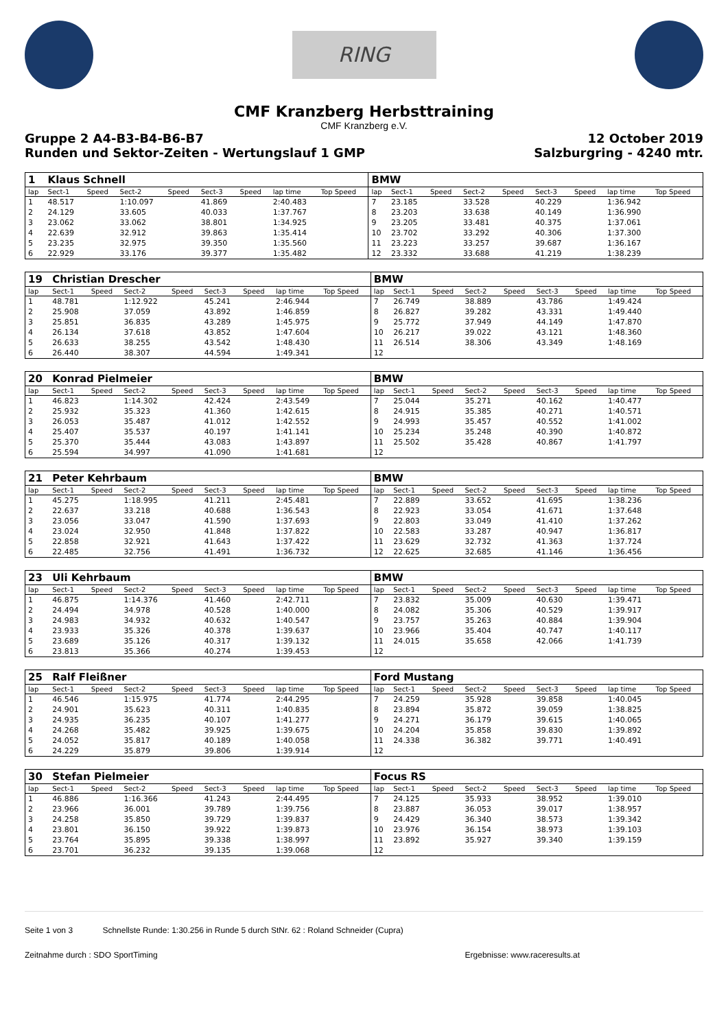RING
CMF Kranzberg Herbsttraining
CMF Kranzberg e.V.
Gruppe 2 A4-B3-B4-B6-B7
Runden und Sektor-Zeiten - Wertungslauf 1 GMP
12 October 2019
Salzburgring - 4240 mtr.
| 1 | Klaus Schnell | | | | | | | | BMW | | | | | | | | |
| lap | Sect-1 | Speed | Sect-2 | Speed | Sect-3 | Speed | lap time | Top Speed | lap | Sect-1 | Speed | Sect-2 | Speed | Sect-3 | Speed | lap time | Top Speed |
| 1 | 48.517 | | 1:10.097 | | 41.869 | | 2:40.483 | | 7 | 23.185 | | 33.528 | | 40.229 | | 1:36.942 | |
| 2 | 24.129 | | 33.605 | | 40.033 | | 1:37.767 | | 8 | 23.203 | | 33.638 | | 40.149 | | 1:36.990 | |
| 3 | 23.062 | | 33.062 | | 38.801 | | 1:34.925 | | 9 | 23.205 | | 33.481 | | 40.375 | | 1:37.061 | |
| 4 | 22.639 | | 32.912 | | 39.863 | | 1:35.414 | | 10 | 23.702 | | 33.292 | | 40.306 | | 1:37.300 | |
| 5 | 23.235 | | 32.975 | | 39.350 | | 1:35.560 | | 11 | 23.223 | | 33.257 | | 39.687 | | 1:36.167 | |
| 6 | 22.929 | | 33.176 | | 39.377 | | 1:35.482 | | 12 | 23.332 | | 33.688 | | 41.219 | | 1:38.239 | |
| 19 | Christian Drescher | | | | | | | | BMW | | | | | | | | |
| lap | Sect-1 | Speed | Sect-2 | Speed | Sect-3 | Speed | lap time | Top Speed | lap | Sect-1 | Speed | Sect-2 | Speed | Sect-3 | Speed | lap time | Top Speed |
| 1 | 48.781 | | 1:12.922 | | 45.241 | | 2:46.944 | | 7 | 26.749 | | 38.889 | | 43.786 | | 1:49.424 | |
| 2 | 25.908 | | 37.059 | | 43.892 | | 1:46.859 | | 8 | 26.827 | | 39.282 | | 43.331 | | 1:49.440 | |
| 3 | 25.851 | | 36.835 | | 43.289 | | 1:45.975 | | 9 | 25.772 | | 37.949 | | 44.149 | | 1:47.870 | |
| 4 | 26.134 | | 37.618 | | 43.852 | | 1:47.604 | | 10 | 26.217 | | 39.022 | | 43.121 | | 1:48.360 | |
| 5 | 26.633 | | 38.255 | | 43.542 | | 1:48.430 | | 11 | 26.514 | | 38.306 | | 43.349 | | 1:48.169 | |
| 6 | 26.440 | | 38.307 | | 44.594 | | 1:49.341 | | 12 | | | | | | | | |
| 20 | Konrad Pielmeier | | | | | | | | BMW | | | | | | | | |
| lap | Sect-1 | Speed | Sect-2 | Speed | Sect-3 | Speed | lap time | Top Speed | lap | Sect-1 | Speed | Sect-2 | Speed | Sect-3 | Speed | lap time | Top Speed |
| 1 | 46.823 | | 1:14.302 | | 42.424 | | 2:43.549 | | 7 | 25.044 | | 35.271 | | 40.162 | | 1:40.477 | |
| 2 | 25.932 | | 35.323 | | 41.360 | | 1:42.615 | | 8 | 24.915 | | 35.385 | | 40.271 | | 1:40.571 | |
| 3 | 26.053 | | 35.487 | | 41.012 | | 1:42.552 | | 9 | 24.993 | | 35.457 | | 40.552 | | 1:41.002 | |
| 4 | 25.407 | | 35.537 | | 40.197 | | 1:41.141 | | 10 | 25.234 | | 35.248 | | 40.390 | | 1:40.872 | |
| 5 | 25.370 | | 35.444 | | 43.083 | | 1:43.897 | | 11 | 25.502 | | 35.428 | | 40.867 | | 1:41.797 | |
| 6 | 25.594 | | 34.997 | | 41.090 | | 1:41.681 | | 12 | | | | | | | | |
| 21 | Peter Kehrbaum | | | | | | | | BMW | | | | | | | | |
| lap | Sect-1 | Speed | Sect-2 | Speed | Sect-3 | Speed | lap time | Top Speed | lap | Sect-1 | Speed | Sect-2 | Speed | Sect-3 | Speed | lap time | Top Speed |
| 1 | 45.275 | | 1:18.995 | | 41.211 | | 2:45.481 | | 7 | 22.889 | | 33.652 | | 41.695 | | 1:38.236 | |
| 2 | 22.637 | | 33.218 | | 40.688 | | 1:36.543 | | 8 | 22.923 | | 33.054 | | 41.671 | | 1:37.648 | |
| 3 | 23.056 | | 33.047 | | 41.590 | | 1:37.693 | | 9 | 22.803 | | 33.049 | | 41.410 | | 1:37.262 | |
| 4 | 23.024 | | 32.950 | | 41.848 | | 1:37.822 | | 10 | 22.583 | | 33.287 | | 40.947 | | 1:36.817 | |
| 5 | 22.858 | | 32.921 | | 41.643 | | 1:37.422 | | 11 | 23.629 | | 32.732 | | 41.363 | | 1:37.724 | |
| 6 | 22.485 | | 32.756 | | 41.491 | | 1:36.732 | | 12 | 22.625 | | 32.685 | | 41.146 | | 1:36.456 | |
| 23 | Uli Kehrbaum | | | | | | | | BMW | | | | | | | | |
| lap | Sect-1 | Speed | Sect-2 | Speed | Sect-3 | Speed | lap time | Top Speed | lap | Sect-1 | Speed | Sect-2 | Speed | Sect-3 | Speed | lap time | Top Speed |
| 1 | 46.875 | | 1:14.376 | | 41.460 | | 2:42.711 | | 7 | 23.832 | | 35.009 | | 40.630 | | 1:39.471 | |
| 2 | 24.494 | | 34.978 | | 40.528 | | 1:40.000 | | 8 | 24.082 | | 35.306 | | 40.529 | | 1:39.917 | |
| 3 | 24.983 | | 34.932 | | 40.632 | | 1:40.547 | | 9 | 23.757 | | 35.263 | | 40.884 | | 1:39.904 | |
| 4 | 23.933 | | 35.326 | | 40.378 | | 1:39.637 | | 10 | 23.966 | | 35.404 | | 40.747 | | 1:40.117 | |
| 5 | 23.689 | | 35.126 | | 40.317 | | 1:39.132 | | 11 | 24.015 | | 35.658 | | 42.066 | | 1:41.739 | |
| 6 | 23.813 | | 35.366 | | 40.274 | | 1:39.453 | | 12 | | | | | | | | |
| 25 | Ralf Fleißner | | | | | | | | Ford Mustang | | | | | | | | |
| lap | Sect-1 | Speed | Sect-2 | Speed | Sect-3 | Speed | lap time | Top Speed | lap | Sect-1 | Speed | Sect-2 | Speed | Sect-3 | Speed | lap time | Top Speed |
| 1 | 46.546 | | 1:15.975 | | 41.774 | | 2:44.295 | | 7 | 24.259 | | 35.928 | | 39.858 | | 1:40.045 | |
| 2 | 24.901 | | 35.623 | | 40.311 | | 1:40.835 | | 8 | 23.894 | | 35.872 | | 39.059 | | 1:38.825 | |
| 3 | 24.935 | | 36.235 | | 40.107 | | 1:41.277 | | 9 | 24.271 | | 36.179 | | 39.615 | | 1:40.065 | |
| 4 | 24.268 | | 35.482 | | 39.925 | | 1:39.675 | | 10 | 24.204 | | 35.858 | | 39.830 | | 1:39.892 | |
| 5 | 24.052 | | 35.817 | | 40.189 | | 1:40.058 | | 11 | 24.338 | | 36.382 | | 39.771 | | 1:40.491 | |
| 6 | 24.229 | | 35.879 | | 39.806 | | 1:39.914 | | 12 | | | | | | | | |
| 30 | Stefan Pielmeier | | | | | | | | Focus RS | | | | | | | | |
| lap | Sect-1 | Speed | Sect-2 | Speed | Sect-3 | Speed | lap time | Top Speed | lap | Sect-1 | Speed | Sect-2 | Speed | Sect-3 | Speed | lap time | Top Speed |
| 1 | 46.886 | | 1:16.366 | | 41.243 | | 2:44.495 | | 7 | 24.125 | | 35.933 | | 38.952 | | 1:39.010 | |
| 2 | 23.966 | | 36.001 | | 39.789 | | 1:39.756 | | 8 | 23.887 | | 36.053 | | 39.017 | | 1:38.957 | |
| 3 | 24.258 | | 35.850 | | 39.729 | | 1:39.837 | | 9 | 24.429 | | 36.340 | | 38.573 | | 1:39.342 | |
| 4 | 23.801 | | 36.150 | | 39.922 | | 1:39.873 | | 10 | 23.976 | | 36.154 | | 38.973 | | 1:39.103 | |
| 5 | 23.764 | | 35.895 | | 39.338 | | 1:38.997 | | 11 | 23.892 | | 35.927 | | 39.340 | | 1:39.159 | |
| 6 | 23.701 | | 36.232 | | 39.135 | | 1:39.068 | | 12 | | | | | | | | |
Seite 1 von 3 Schnellste Runde: 1:30.256 in Runde 5 durch StNr. 62 : Roland Schneider (Cupra)
Zeitnahme durch : SDO SportTiming Ergebnisse: www.raceresults.at